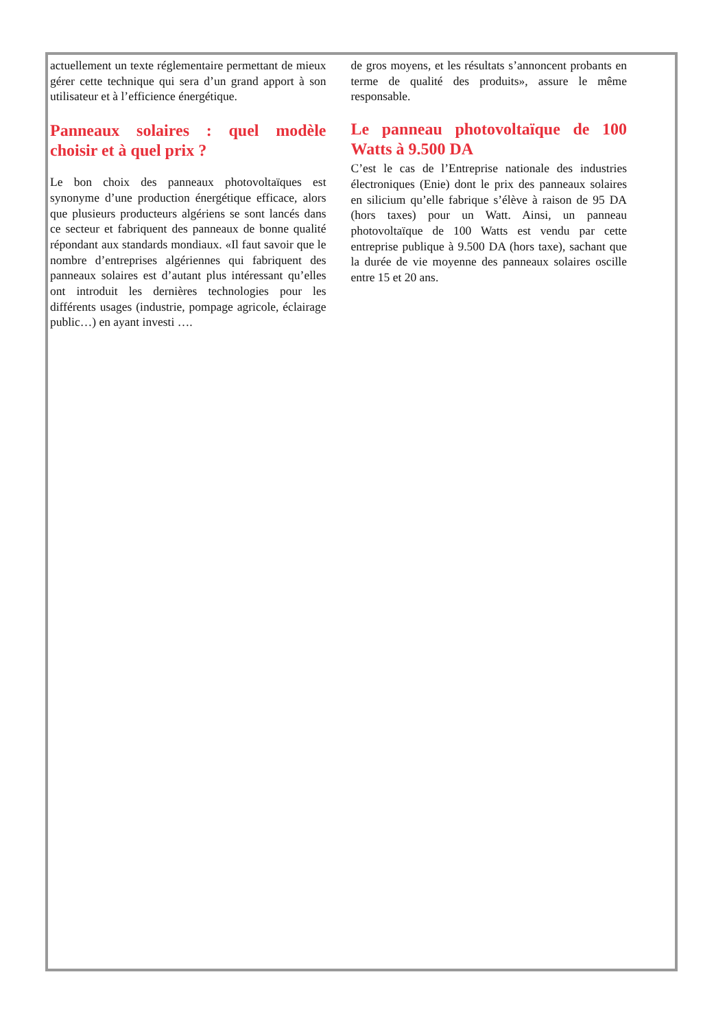actuellement un texte réglementaire permettant de mieux gérer cette technique qui sera d’un grand apport à son utilisateur et à l’efficience énergétique.
Panneaux solaires : quel modèle choisir et à quel prix ?
Le bon choix des panneaux photovoltaïques est synonyme d’une production énergétique efficace, alors que plusieurs producteurs algériens se sont lancés dans ce secteur et fabriquent des panneaux de bonne qualité répondant aux standards mondiaux. «Il faut savoir que le nombre d’entreprises algériennes qui fabriquent des panneaux solaires est d’autant plus intéressant qu’elles ont introduit les dernières technologies pour les différents usages (industrie, pompage agricole, éclairage public…) en ayant investi ….
de gros moyens, et les résultats s’annoncent probants en terme de qualité des produits», assure le même responsable.
Le panneau photovoltaïque de 100 Watts à 9.500 DA
C’est le cas de l’Entreprise nationale des industries électroniques (Enie) dont le prix des panneaux solaires en silicium qu’elle fabrique s’élève à raison de 95 DA (hors taxes) pour un Watt. Ainsi, un panneau photovoltaïque de 100 Watts est vendu par cette entreprise publique à 9.500 DA (hors taxe), sachant que la durée de vie moyenne des panneaux solaires oscille entre 15 et 20 ans.